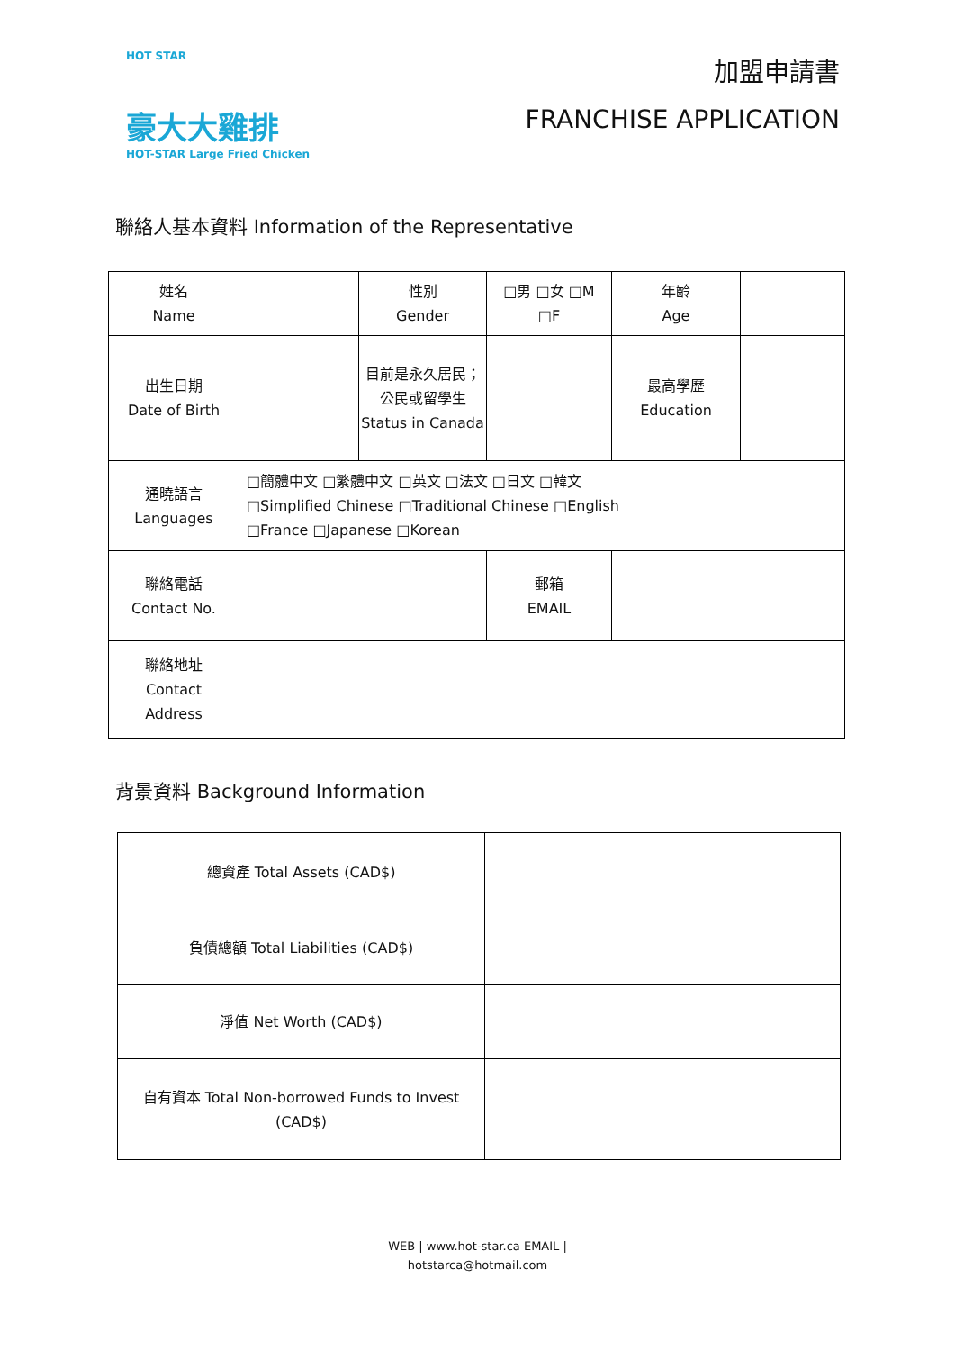HOT STAR
豪大大雞排
HOT-STAR Large Fried Chicken
加盟申請書
FRANCHISE APPLICATION
聯絡人基本資料 Information of the Representative
| 姓名 Name | | 性別 Gender | □男 □女 □M □F | 年齡 Age | |
| 出生日期 Date of Birth | | 目前是永久居民；公民或留學生 Status in Canada | | 最高學歷 Education | |
| 通曉語言 Languages | □簡體中文 □繁體中文 □英文 □法文 □日文 □韓文 □Simplified Chinese □Traditional Chinese □English □France □Japanese □Korean | | | | |
| 聯絡電話 Contact No. | | | 郵箱 EMAIL | | |
| 聯絡地址 Contact Address | | | | | |
背景資料 Background Information
| 總資產 Total Assets (CAD$) | |
| 負債總額 Total Liabilities (CAD$) | |
| 淨值 Net Worth (CAD$) | |
| 自有資本 Total Non-borrowed Funds to Invest (CAD$) | |
WEB | www.hot-star.ca EMAIL |
hotstarca@hotmail.com